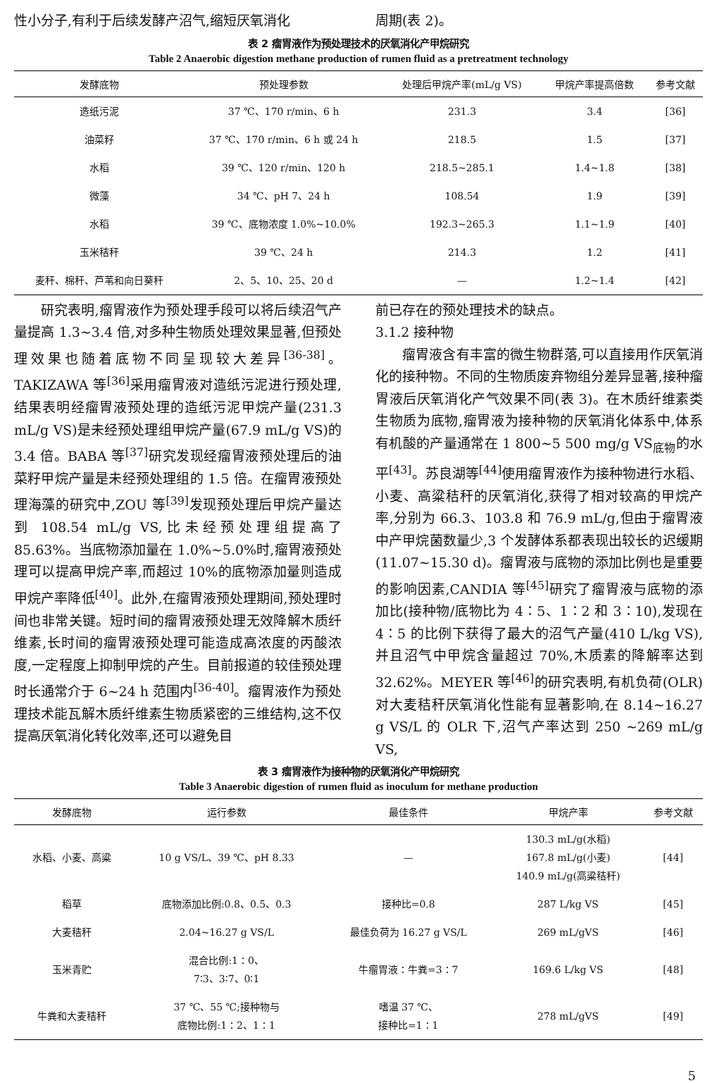性小分子,有利于后续发酵产沼气,缩短厌氧消化
周期(表 2)。
表 2 瘤胃液作为预处理技术的厌氧消化产甲烷研究
Table 2 Anaerobic digestion methane production of rumen fluid as a pretreatment technology
| 发酵底物 | 预处理参数 | 处理后甲烷产率(mL/g VS) | 甲烷产率提高倍数 | 参考文献 |
| --- | --- | --- | --- | --- |
| 造纸污泥 | 37 ℃、170 r/min、6 h | 231.3 | 3.4 | [36] |
| 油菜籽 | 37 ℃、170 r/min、6 h 或 24 h | 218.5 | 1.5 | [37] |
| 水稻 | 39 ℃、120 r/min、120 h | 218.5~285.1 | 1.4~1.8 | [38] |
| 微藻 | 34 ℃、pH 7、24 h | 108.54 | 1.9 | [39] |
| 水稻 | 39 ℃、底物浓度 1.0%~10.0% | 192.3~265.3 | 1.1~1.9 | [40] |
| 玉米秸秆 | 39 ℃、24 h | 214.3 | 1.2 | [41] |
| 麦秆、棉秆、芦苇和向日葵秆 | 2、5、10、25、20 d | — | 1.2~1.4 | [42] |
研究表明,瘤胃液作为预处理手段可以将后续沼气产量提高 1.3~3.4 倍,对多种生物质处理效果显著,但预处理效果也随着底物不同呈现较大差异<sup>[36-38]</sup>。TAKIZAWA 等<sup>[36]</sup>采用瘤胃液对造纸污泥进行预处理,结果表明经瘤胃液预处理的造纸污泥甲烷产量(231.3 mL/g VS)是未经预处理组甲烷产量(67.9 mL/g VS)的 3.4 倍。BABA 等<sup>[37]</sup>研究发现经瘤胃液预处理后的油菜籽甲烷产量是未经预处理组的 1.5 倍。在瘤胃液预处理海藻的研究中,ZOU 等<sup>[39]</sup>发现预处理后甲烷产量达到 108.54 mL/g VS,比未经预处理组提高了 85.63%。当底物添加量在 1.0%~5.0%时,瘤胃液预处理可以提高甲烷产率,而超过 10%的底物添加量则造成甲烷产率降低<sup>[40]</sup>。此外,在瘤胃液预处理期间,预处理时间也非常关键。短时间的瘤胃液预处理无效降解木质纤维素,长时间的瘤胃液预处理可能造成高浓度的丙酸浓度,一定程度上抑制甲烷的产生。目前报道的较佳预处理时长通常介于 6~24 h 范围内<sup>[36-40]</sup>。瘤胃液作为预处理技术能瓦解木质纤维素生物质紧密的三维结构,这不仅提高厌氧消化转化效率,还可以避免目
前已存在的预处理技术的缺点。
3.1.2 接种物
瘤胃液含有丰富的微生物群落,可以直接用作厌氧消化的接种物。不同的生物质废弃物组分差异显著,接种瘤胃液后厌氧消化产气效果不同(表 3)。在木质纤维素类生物质为底物,瘤胃液为接种物的厌氧消化体系中,体系有机酸的产量通常在 1 800~5 500 mg/g VS<sub>底物</sub>的水平<sup>[43]</sup>。苏良湖等<sup>[44]</sup>使用瘤胃液作为接种物进行水稻、小麦、高粱秸秆的厌氧消化,获得了相对较高的甲烷产率,分别为 66.3、103.8 和 76.9 mL/g,但由于瘤胃液中产甲烷菌数量少,3 个发酵体系都表现出较长的迟缓期(11.07~15.30 d)。瘤胃液与底物的添加比例也是重要的影响因素,CANDIA 等<sup>[45]</sup>研究了瘤胃液与底物的添加比(接种物/底物比为 4∶5、1∶2 和 3∶10),发现在 4∶5 的比例下获得了最大的沼气产量(410 L/kg VS),并且沼气中甲烷含量超过 70%,木质素的降解率达到 32.62%。MEYER 等<sup>[46]</sup>的研究表明,有机负荷(OLR)对大麦秸秆厌氧消化性能有显著影响,在 8.14~16.27 g VS/L 的 OLR 下,沼气产率达到 250 ~269 mL/g VS,
表 3 瘤胃液作为接种物的厌氧消化产甲烷研究
Table 3 Anaerobic digestion of rumen fluid as inoculum for methane production
| 发酵底物 | 运行参数 | 最佳条件 | 甲烷产率 | 参考文献 |
| --- | --- | --- | --- | --- |
| 水稻、小麦、高粱 | 10 g VS/L、39 ℃、pH 8.33 | — | 130.3 mL/g(水稻) 167.8 mL/g(小麦) 140.9 mL/g(高粱秸秆) | [44] |
| 稻草 | 底物添加比例:0.8、0.5、0.3 | 接种比=0.8 | 287 L/kg VS | [45] |
| 大麦秸秆 | 2.04~16.27 g VS/L | 最佳负荷为 16.27 g VS/L | 269 mL/gVS | [46] |
| 玉米青贮 | 混合比例:1∶0、 7∶3、3∶7、0∶1 | 牛瘤胃液∶牛粪=3∶7 | 169.6 L/kg VS | [48] |
| 牛粪和大麦秸秆 | 37 ℃、55 ℃;接种物与 底物比例:1∶2、1∶1 | 嗜温 37 ℃、 接种比=1∶1 | 278 mL/gVS | [49] |
5